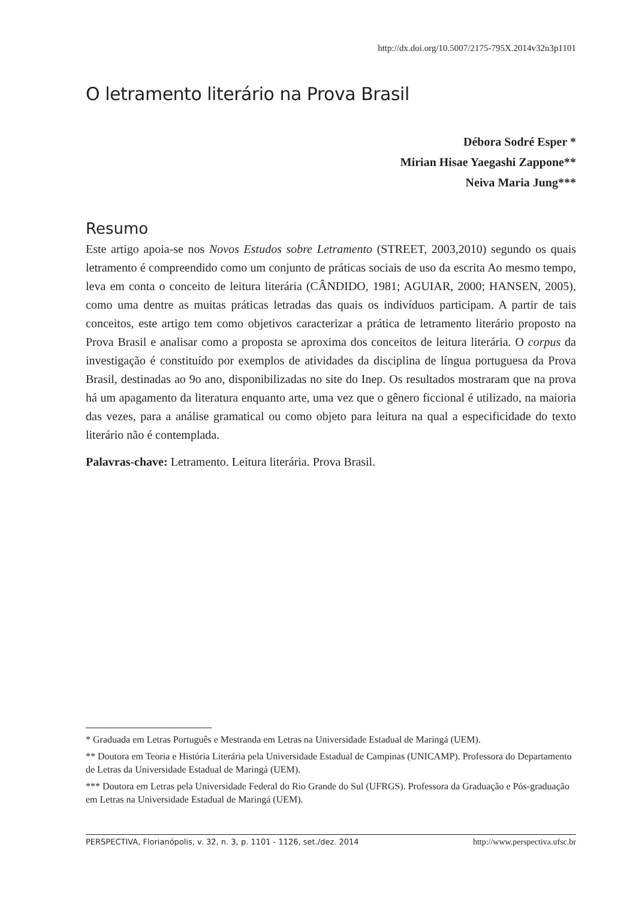http://dx.doi.org/10.5007/2175-795X.2014v32n3p1101
O letramento literário na Prova Brasil
Débora Sodré Esper *
Mirian Hisae Yaegashi Zappone**
Neiva Maria Jung***
Resumo
Este artigo apoia-se nos Novos Estudos sobre Letramento (STREET, 2003,2010) segundo os quais letramento é compreendido como um conjunto de práticas sociais de uso da escrita Ao mesmo tempo, leva em conta o conceito de leitura literária (CÂNDIDO, 1981; AGUIAR, 2000; HANSEN, 2005), como uma dentre as muitas práticas letradas das quais os indivíduos participam. A partir de tais conceitos, este artigo tem como objetivos caracterizar a prática de letramento literário proposto na Prova Brasil e analisar como a proposta se aproxima dos conceitos de leitura literária. O corpus da investigação é constituído por exemplos de atividades da disciplina de língua portuguesa da Prova Brasil, destinadas ao 9o ano, disponibilizadas no site do Inep. Os resultados mostraram que na prova há um apagamento da literatura enquanto arte, uma vez que o gênero ficcional é utilizado, na maioria das vezes, para a análise gramatical ou como objeto para leitura na qual a especificidade do texto literário não é contemplada.
Palavras-chave: Letramento. Leitura literária. Prova Brasil.
* Graduada em Letras Português e Mestranda em Letras na Universidade Estadual de Maringá (UEM).
** Doutora em Teoria e História Literária pela Universidade Estadual de Campinas (UNICAMP). Professora do Departamento de Letras da Universidade Estadual de Maringá (UEM).
*** Doutora em Letras pela Universidade Federal do Rio Grande do Sul (UFRGS). Professora da Graduação e Pós-graduação em Letras na Universidade Estadual de Maringá (UEM).
PERSPECTIVA, Florianópolis, v. 32, n. 3, p. 1101 - 1126, set./dez. 2014 http://www.perspectiva.ufsc.br